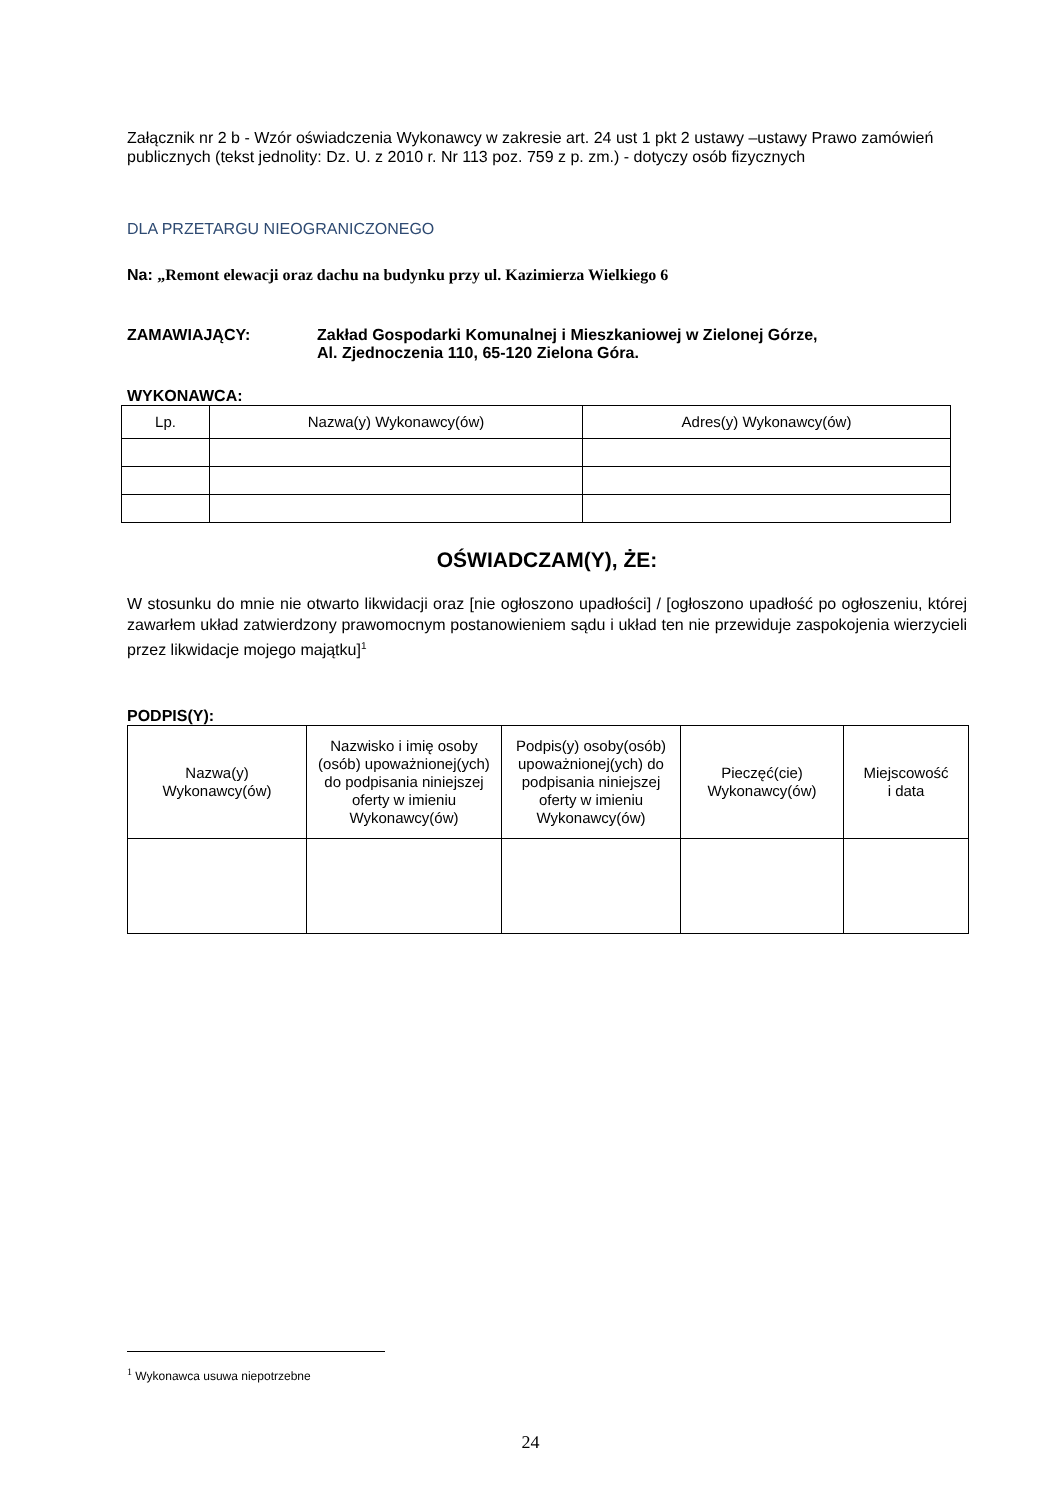Załącznik nr 2 b - Wzór oświadczenia Wykonawcy w zakresie art. 24 ust 1 pkt 2 ustawy –ustawy Prawo zamówień publicznych (tekst jednolity: Dz. U. z 2010 r. Nr 113 poz. 759 z p. zm.) - dotyczy osób fizycznych
DLA PRZETARGU NIEOGRANICZONEGO
Na: „Remont elewacji oraz dachu na budynku przy ul. Kazimierza Wielkiego 6
ZAMAWIAJĄCY: Zakład Gospodarki Komunalnej i Mieszkaniowej w Zielonej Górze,
Al. Zjednoczenia 110, 65-120 Zielona Góra.
WYKONAWCA:
| Lp. | Nazwa(y) Wykonawcy(ów) | Adres(y) Wykonawcy(ów) |
| --- | --- | --- |
OŚWIADCZAM(Y), ŻE:
W stosunku do mnie nie otwarto likwidacji oraz [nie ogłoszono upadłości] / [ogłoszono upadłość po ogłoszeniu, której zawarłem układ zatwierdzony prawomocnym postanowieniem sądu i układ ten nie przewiduje zaspokojenia wierzycieli przez likwidacje mojego majątku]<sup>1</sup>
PODPIS(Y):
| Nazwa(y) Wykonawcy(ów) | Nazwisko i imię osoby (osób) upoważnionej(ych) do podpisania niniejszej oferty w imieniu Wykonawcy(ów) | Podpis(y) osoby(osób) upoważnionej(ych) do podpisania niniejszej oferty w imieniu Wykonawcy(ów) | Pieczęć(cie) Wykonawcy(ów) | Miejscowość i data |
| --- | --- | --- | --- | --- |
<sup>1</sup> Wykonawca usuwa niepotrzebne
24